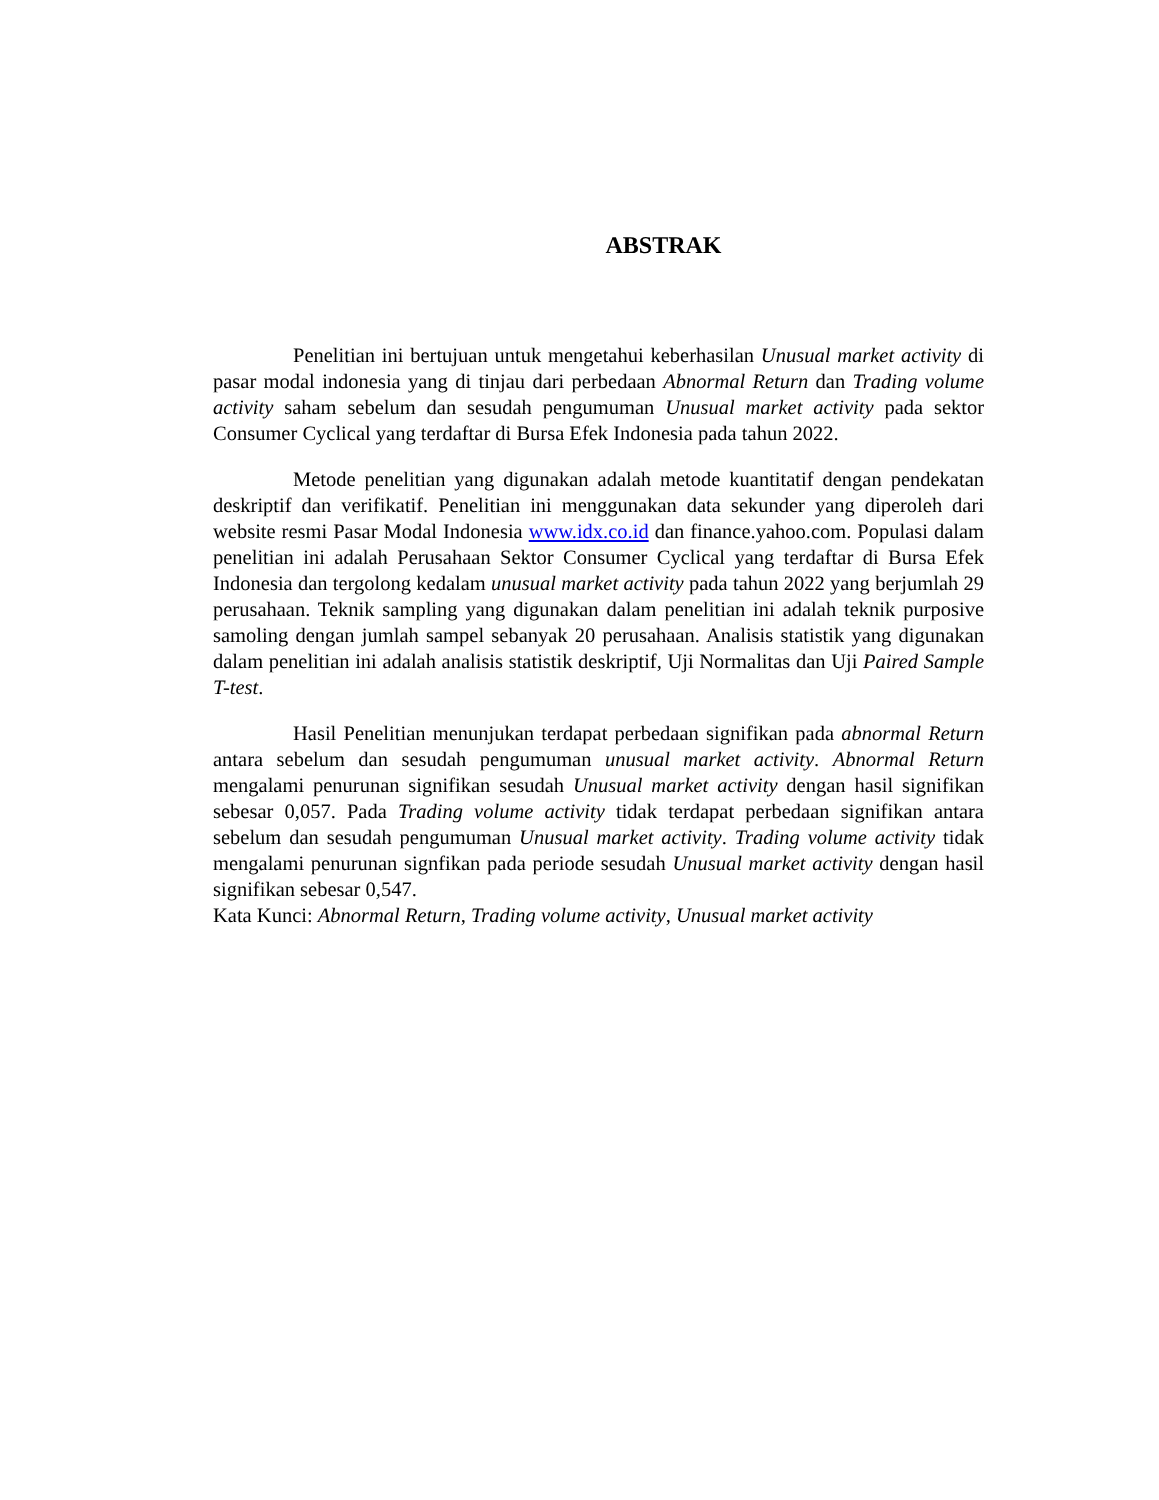ABSTRAK
Penelitian ini bertujuan untuk mengetahui keberhasilan Unusual market activity di pasar modal indonesia yang di tinjau dari perbedaan Abnormal Return dan Trading volume activity saham sebelum dan sesudah pengumuman Unusual market activity pada sektor Consumer Cyclical yang terdaftar di Bursa Efek Indonesia pada tahun 2022.
Metode penelitian yang digunakan adalah metode kuantitatif dengan pendekatan deskriptif dan verifikatif. Penelitian ini menggunakan data sekunder yang diperoleh dari website resmi Pasar Modal Indonesia www.idx.co.id dan finance.yahoo.com. Populasi dalam penelitian ini adalah Perusahaan Sektor Consumer Cyclical yang terdaftar di Bursa Efek Indonesia dan tergolong kedalam unusual market activity pada tahun 2022 yang berjumlah 29 perusahaan. Teknik sampling yang digunakan dalam penelitian ini adalah teknik purposive samoling dengan jumlah sampel sebanyak 20 perusahaan. Analisis statistik yang digunakan dalam penelitian ini adalah analisis statistik deskriptif, Uji Normalitas dan Uji Paired Sample T-test.
Hasil Penelitian menunjukan terdapat perbedaan signifikan pada abnormal Return antara sebelum dan sesudah pengumuman unusual market activity. Abnormal Return mengalami penurunan signifikan sesudah Unusual market activity dengan hasil signifikan sebesar 0,057. Pada Trading volume activity tidak terdapat perbedaan signifikan antara sebelum dan sesudah pengumuman Unusual market activity. Trading volume activity tidak mengalami penurunan signfikan pada periode sesudah Unusual market activity dengan hasil signifikan sebesar 0,547.
Kata Kunci: Abnormal Return, Trading volume activity, Unusual market activity